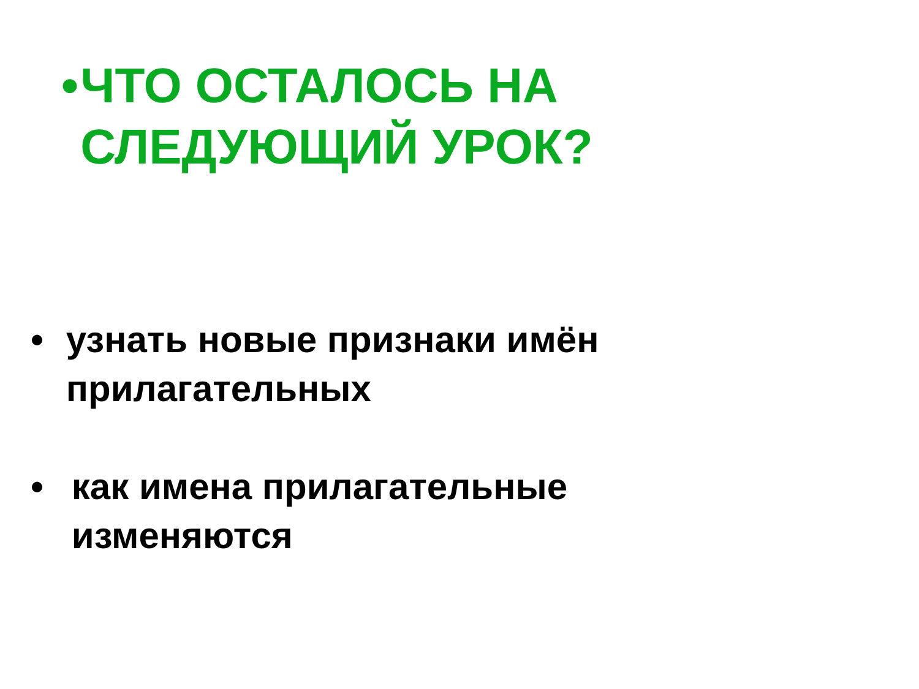• ЧТО ОСТАЛОСЬ НА СЛЕДУЮЩИЙ УРОК?
• узнать новые признаки имён прилагательных
• как имена прилагательные изменяются